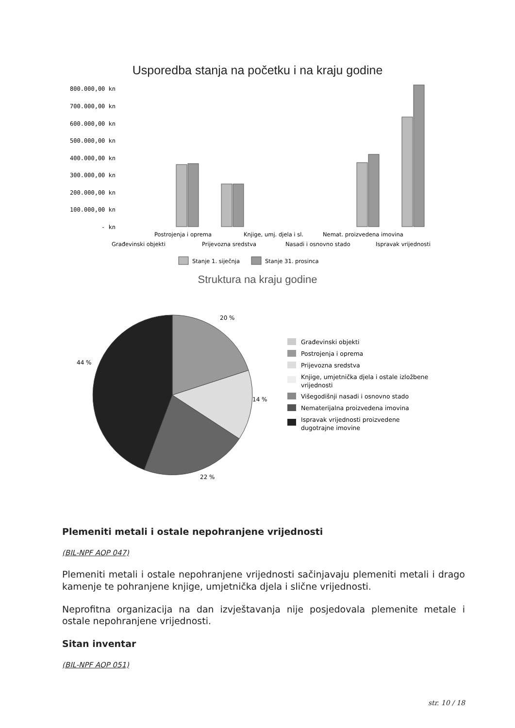Usporedba stanja na početku i na kraju godine
800.000,00 kn
700.000,00 kn
600.000,00 kn
500.000,00 kn
400.000,00 kn
300.000,00 kn
200.000,00 kn
100.000,00 kn
- kn
Postrojenja i oprema
Knjige, umj. djela i sl.
Nemat. proizvedena imovina
Građevinski objekti
Prijevozna sredstva
Nasadi i osnovno stado
Ispravak vrijednosti
Stanje 1. siječnja
Stanje 31. prosinca
Struktura na kraju godine
20 %
14 %
22 %
44 %
Građevinski objekti
Postrojenja i oprema
Prijevozna sredstva
Knjige, umjetnička djela i ostale izložbene
vrijednosti
Višegodišnji nasadi i osnovno stado
Nematerijalna proizvedena imovina
Ispravak vrijednosti proizvedene
dugotrajne imovine
Plemeniti metali i ostale nepohranjene vrijednosti
(BIL-NPF AOP 047)
Plemeniti metali i ostale nepohranjene vrijednosti sačinjavaju plemeniti metali i drago kamenje te pohranjene knjige, umjetnička djela i slične vrijednosti.
Neprofitna organizacija na dan izvještavanja nije posjedovala plemenite metale i ostale nepohranjene vrijednosti.
Sitan inventar
(BIL-NPF AOP 051)
str. 10 / 18